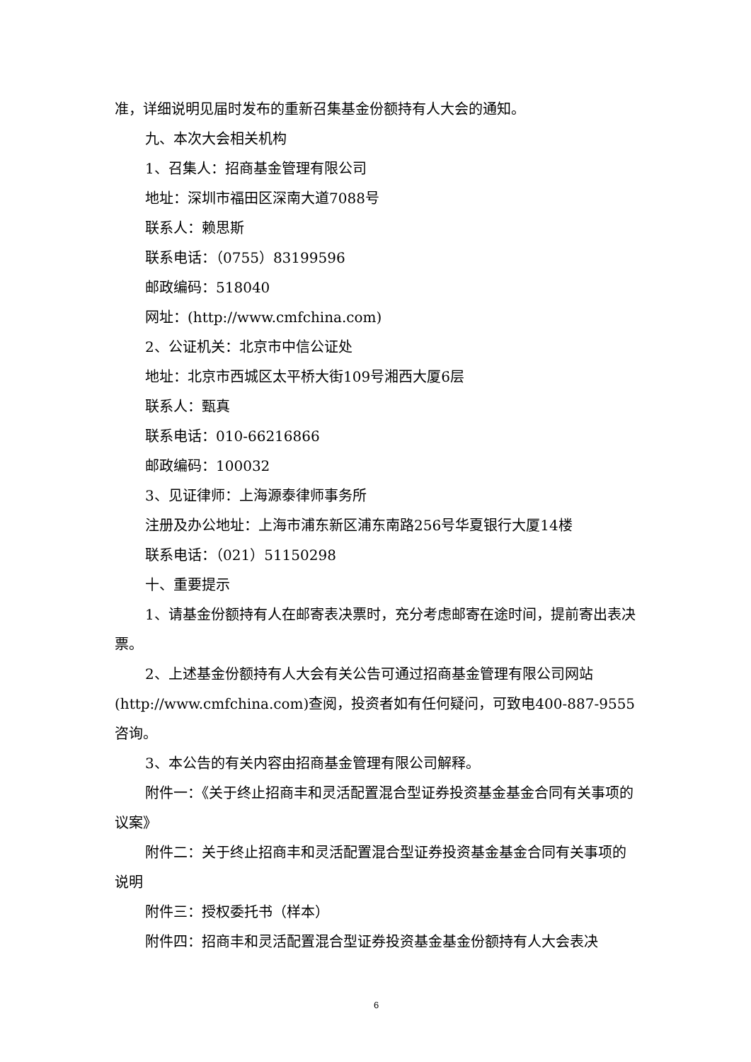准，详细说明见届时发布的重新召集基金份额持有人大会的通知。
九、本次大会相关机构
1、召集人：招商基金管理有限公司
地址：深圳市福田区深南大道7088号
联系人：赖思斯
联系电话：（0755）83199596
邮政编码：518040
网址：(http://www.cmfchina.com)
2、公证机关：北京市中信公证处
地址：北京市西城区太平桥大街109号湘西大厦6层
联系人：甄真
联系电话：010-66216866
邮政编码：100032
3、见证律师：上海源泰律师事务所
注册及办公地址：上海市浦东新区浦东南路256号华夏银行大厦14楼
联系电话：（021）51150298
十、重要提示
1、请基金份额持有人在邮寄表决票时，充分考虑邮寄在途时间，提前寄出表决票。
2、上述基金份额持有人大会有关公告可通过招商基金管理有限公司网站(http://www.cmfchina.com)查阅，投资者如有任何疑问，可致电400-887-9555咨询。
3、本公告的有关内容由招商基金管理有限公司解释。
附件一：《关于终止招商丰和灵活配置混合型证券投资基金基金合同有关事项的议案》
附件二：关于终止招商丰和灵活配置混合型证券投资基金基金合同有关事项的说明
附件三：授权委托书（样本）
附件四：招商丰和灵活配置混合型证券投资基金基金份额持有人大会表决
6